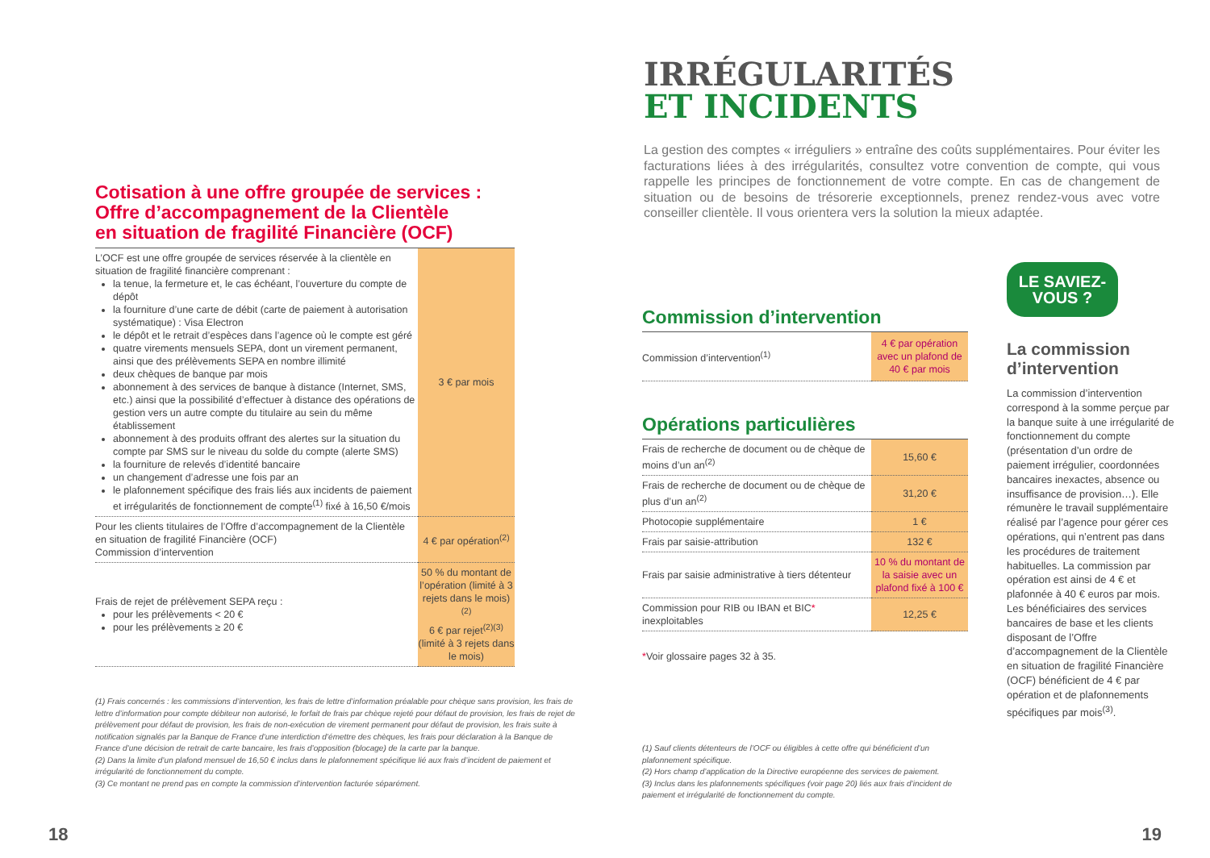Cotisation à une offre groupée de services :
Offre d’accompagnement de la Clientèle
en situation de fragilité Financière (OCF)
| L’OCF est une offre groupée de services réservée à la clientèle en situation de fragilité financière comprenant : la tenue, la fermeture et, le cas échéant, l’ouverture du compte de dépôt la fourniture d’une carte de débit (carte de paiement à autorisation systématique) : Visa Electron le dépôt et le retrait d’espèces dans l’agence où le compte est géré quatre virements mensuels SEPA, dont un virement permanent, ainsi que des prélèvements SEPA en nombre illimité deux chèques de banque par mois abonnement à des services de banque à distance (Internet, SMS, etc.) ainsi que la possibilité d’effectuer à distance des opérations de gestion vers un autre compte du titulaire au sein du même établissement abonnement à des produits offrant des alertes sur la situation du compte par SMS sur le niveau du solde du compte (alerte SMS) la fourniture de relevés d’identité bancaire un changement d’adresse une fois par an le plafonnement spécifique des frais liés aux incidents de paiement et irrégularités de fonctionnement de compte<sup>(1)</sup> fixé à 16,50 €/mois | 3 € par mois |
| Pour les clients titulaires de l’Offre d’accompagnement de la Clientèle en situation de fragilité Financière (OCF) Commission d’intervention | 4 € par opération<sup>(2)</sup> |
| Frais de rejet de prélèvement SEPA reçu : pour les prélèvements < 20 € pour les prélèvements ≥ 20 € | 50 % du montant de l’opération (limité à 3 rejets dans le mois)<sup>(2)</sup> 6 € par rejet<sup>(2)(3)</sup> (limité à 3 rejets dans le mois) |
(1) Frais concernés : les commissions d’intervention, les frais de lettre d’information préalable pour chèque sans provision, les frais de lettre d’information pour compte débiteur non autorisé, le forfait de frais par chèque rejeté pour défaut de provision, les frais de rejet de prélèvement pour défaut de provision, les frais de non-exécution de virement permanent pour défaut de provision, les frais suite à notification signalés par la Banque de France d’une interdiction d’émettre des chèques, les frais pour déclaration à la Banque de France d’une décision de retrait de carte bancaire, les frais d’opposition (blocage) de la carte par la banque.
(2) Dans la limite d’un plafond mensuel de 16,50 € inclus dans le plafonnement spécifique lié aux frais d’incident de paiement et irrégularité de fonctionnement du compte.
(3) Ce montant ne prend pas en compte la commission d’intervention facturée séparément.
18
IRRÉGULARITÉS
ET INCIDENTS
La gestion des comptes « irréguliers » entraîne des coûts supplémentaires. Pour éviter les facturations liées à des irrégularités, consultez votre convention de compte, qui vous rappelle les principes de fonctionnement de votre compte. En cas de changement de situation ou de besoins de trésorerie exceptionnels, prenez rendez-vous avec votre conseiller clientèle. Il vous orientera vers la solution la mieux adaptée.
Commission d’intervention
| Commission d’intervention<sup>(1)</sup> | 4 € par opération avec un plafond de 40 € par mois |
Opérations particulières
| Frais de recherche de document ou de chèque de moins d’un an<sup>(2)</sup> | 15,60 € |
| Frais de recherche de document ou de chèque de plus d’un an<sup>(2)</sup> | 31,20 € |
| Photocopie supplémentaire | 1 € |
| Frais par saisie-attribution | 132 € |
| Frais par saisie administrative à tiers détenteur | 10 % du montant de la saisie avec un plafond fixé à 100 € |
| Commission pour RIB ou IBAN et BIC * inexploitables | 12,25 € |
*Voir glossaire pages 32 à 35.
(1) Sauf clients détenteurs de l’OCF ou éligibles à cette offre qui bénéficient d’un plafonnement spécifique.
(2) Hors champ d’application de la Directive européenne des services de paiement.
(3) Inclus dans les plafonnements spécifiques (voir page 20) liés aux frais d’incident de paiement et irrégularité de fonctionnement du compte.
LE SAVIEZ-VOUS ?
La commission d’intervention
La commission d’intervention correspond à la somme perçue par la banque suite à une irrégularité de fonctionnement du compte (présentation d’un ordre de paiement irrégulier, coordonnées bancaires inexactes, absence ou insuffisance de provision…). Elle rémunère le travail supplémentaire réalisé par l’agence pour gérer ces opérations, qui n’entrent pas dans les procédures de traitement habituelles. La commission par opération est ainsi de 4 € et plafonnée à 40 € euros par mois. Les bénéficiaires des services bancaires de base et les clients disposant de l’Offre d’accompagnement de la Clientèle en situation de fragilité Financière (OCF) bénéficient de 4 € par opération et de plafonnements spécifiques par mois<sup>(3)</sup>.
19